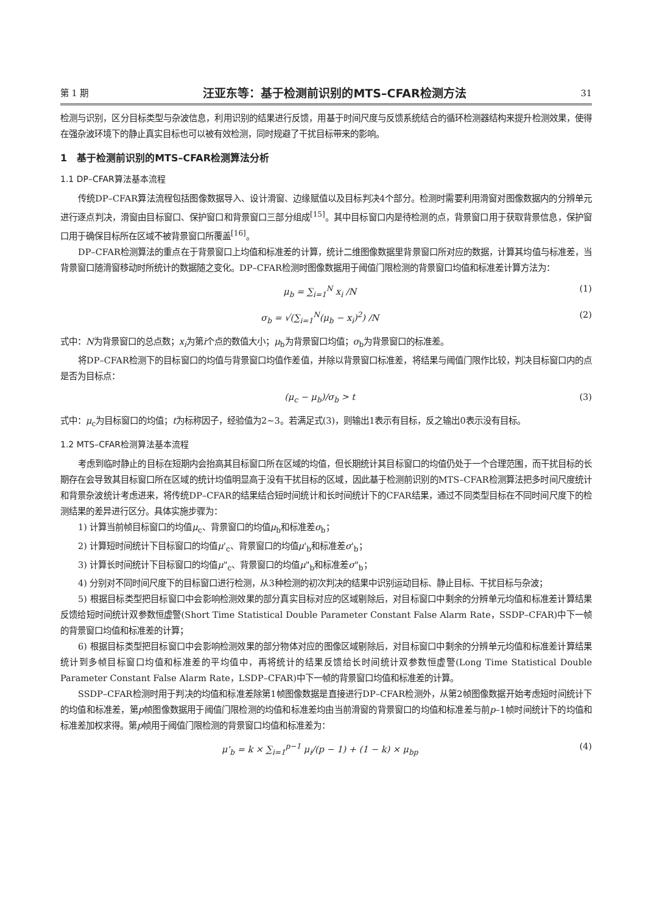第 1 期 汪亚东等：基于检测前识别的MTS–CFAR检测方法 31
检测与识别，区分目标类型与杂波信息，利用识别的结果进行反馈，用基于时间尺度与反馈系统结合的循环检测器结构来提升检测效果，使得在强杂波环境下的静止真实目标也可以被有效检测，同时规避了干扰目标带来的影响。
1　基于检测前识别的MTS–CFAR检测算法分析
1.1 DP–CFAR算法基本流程
传统DP–CFAR算法流程包括图像数据导入、设计滑窗、边缘赋值以及目标判决4个部分。检测时需要利用滑窗对图像数据内的分辨单元进行逐点判决，滑窗由目标窗口、保护窗口和背景窗口三部分组成<sup>[15]</sup>。其中目标窗口内是待检测的点，背景窗口用于获取背景信息，保护窗口用于确保目标所在区域不被背景窗口所覆盖<sup>[16]</sup>。
DP–CFAR检测算法的重点在于背景窗口上均值和标准差的计算，统计二维图像数据里背景窗口所对应的数据，计算其均值与标准差，当背景窗口随滑窗移动时所统计的数据随之变化。DP–CFAR检测时图像数据用于阈值门限检测的背景窗口均值和标准差计算方法为：
μ<sub>b</sub> = ∑<sub>i=1</sub><sup>N</sup> x<sub>i</sub> /N (1)
σ<sub>b</sub> = √(∑<sub>i=1</sub><sup>N</sup>(μ<sub>b</sub> − x<sub>i</sub>)<sup>2</sup>) /N (2)
式中：N为背景窗口的总点数；x<sub>i</sub>为第i个点的数值大小；μ<sub>b</sub>为背景窗口均值；σ<sub>b</sub>为背景窗口的标准差。
将DP–CFAR检测下的目标窗口的均值与背景窗口均值作差值，并除以背景窗口标准差，将结果与阈值门限作比较，判决目标窗口内的点是否为目标点：
(μ<sub>c</sub> − μ<sub>b</sub>)/σ<sub>b</sub> > t (3)
式中：μ<sub>c</sub>为目标窗口的均值；t为标称因子，经验值为2~3。若满足式(3)，则输出1表示有目标，反之输出0表示没有目标。
1.2 MTS–CFAR检测算法基本流程
考虑到临时静止的目标在短期内会抬高其目标窗口所在区域的均值，但长期统计其目标窗口的均值仍处于一个合理范围，而干扰目标的长期存在会导致其目标窗口所在区域的统计均值明显高于没有干扰目标的区域，因此基于检测前识别的MTS–CFAR检测算法把多时间尺度统计和背景杂波统计考虑进来，将传统DP–CFAR的结果结合短时间统计和长时间统计下的CFAR结果，通过不同类型目标在不同时间尺度下的检测结果的差异进行区分。具体实施步骤为：
1) 计算当前帧目标窗口的均值μ<sub>c</sub>、背景窗口的均值μ<sub>b</sub>和标准差σ<sub>b</sub>；
2) 计算短时间统计下目标窗口的均值μ'<sub>c</sub>、背景窗口的均值μ'<sub>b</sub>和标准差σ'<sub>b</sub>；
3) 计算长时间统计下目标窗口的均值μ"<sub>c</sub>、背景窗口的均值μ"<sub>b</sub>和标准差σ"<sub>b</sub>；
4) 分别对不同时间尺度下的目标窗口进行检测，从3种检测的初次判决的结果中识别运动目标、静止目标、干扰目标与杂波；
5) 根据目标类型把目标窗口中会影响检测效果的部分真实目标对应的区域剔除后，对目标窗口中剩余的分辨单元均值和标准差计算结果反馈给短时间统计双参数恒虚警(Short Time Statistical Double Parameter Constant False Alarm Rate，SSDP–CFAR)中下一帧的背景窗口均值和标准差的计算；
6) 根据目标类型把目标窗口中会影响检测效果的部分物体对应的图像区域剔除后，对目标窗口中剩余的分辨单元均值和标准差计算结果统计到多帧目标窗口均值和标准差的平均值中，再将统计的结果反馈给长时间统计双参数恒虚警(Long Time Statistical Double Parameter Constant False Alarm Rate，LSDP–CFAR)中下一帧的背景窗口均值和标准差的计算。
SSDP–CFAR检测时用于判决的均值和标准差除第1帧图像数据是直接进行DP–CFAR检测外，从第2帧图像数据开始考虑短时间统计下的均值和标准差，第p帧图像数据用于阈值门限检测的均值和标准差均由当前滑窗的背景窗口的均值和标准差与前p–1帧时间统计下的均值和标准差加权求得。第p帧用于阈值门限检测的背景窗口均值和标准差为：
μ'<sub>b</sub> = k × ∑<sub>i=1</sub><sup>p−1</sup> μ<sub>i</sub>/(p − 1) + (1 − k) × μ<sub>bp</sub> (4)